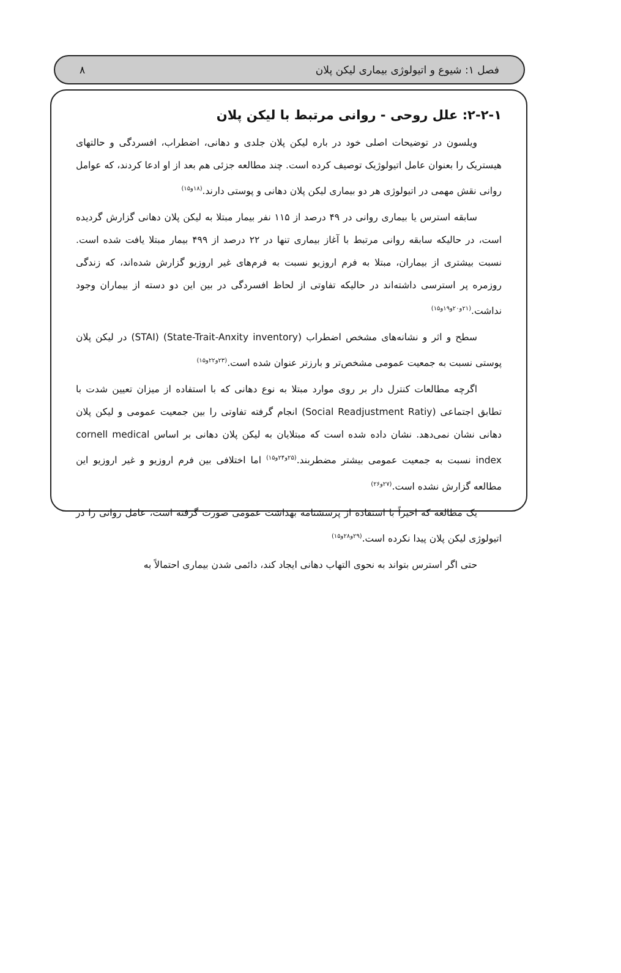فصل ۱: شیوع و اتیولوژی بیماری لیکن پلان ۸
۲-۲-۱: علل روحی - روانی مرتبط با لیکن پلان
ویلسون در توضیحات اصلی خود در باره لیکن پلان جلدی و دهانی، اضطراب، افسردگی و حالتهای هیستریک را بعنوان عامل اتیولوژیک توصیف کرده است. چند مطالعه جزئی هم بعد از او ادعا کردند، که عوامل روانی نقش مهمی در اتیولوژی هر دو بیماری لیکن پلان دهانی و پوستی دارند.<sup>(۱۸و۱۵)</sup>
سابقه استرس یا بیماری روانی در ۴۹ درصد از ۱۱۵ نفر بیمار مبتلا به لیکن پلان دهانی گزارش گردیده است، در حالیکه سابقه روانی مرتبط با آغاز بیماری تنها در ۲۲ درصد از ۴۹۹ بیمار مبتلا یافت شده است. نسبت بیشتری از بیماران، مبتلا به فرم اروزیو نسبت به فرم‌های غیر اروزیو گزارش شده‌اند، که زندگی روزمره پر استرسی داشته‌اند در حالیکه تفاوتی از لحاظ افسردگی در بین این دو دسته از بیماران وجود نداشت.<sup>(۲۱و۲۰و۱۹و۱۵)</sup>
سطح و اثر و نشانه‌های مشخص اضطراب (State-Trait-Anxity inventory) (STAI) در لیکن پلان پوستی نسبت به جمعیت عمومی مشخص‌تر و بارزتر عنوان شده است.<sup>(۲۳و۲۲و۱۵)</sup>
اگرچه مطالعات کنترل دار بر روی موارد مبتلا به نوع دهانی که با استفاده از میزان تعیین شدت با تطابق اجتماعی (Social Readjustment Ratiy) انجام گرفته تفاوتی را بین جمعیت عمومی و لیکن پلان دهانی نشان نمی‌دهد. نشان داده شده است که مبتلایان به لیکن پلان دهانی بر اساس cornell medical index نسبت به جمعیت عمومی بیشتر مضطربند.<sup>(۲۵و۲۴و۱۵)</sup> اما اختلافی بین فرم اروزیو و غیر اروزیو این مطالعه گزارش نشده است.<sup>(۲۷و۲۶)</sup>
یک مطالعه که اخیراً با استفاده از پرسشنامه بهداشت عمومی صورت گرفته است، عامل روانی را در اتیولوژی لیکن پلان پیدا نکرده است.<sup>(۲۹و۲۸و۱۵)</sup>
حتی اگر استرس بتواند به نحوی التهاب دهانی ایجاد کند، دائمی شدن بیماری احتمالاً به